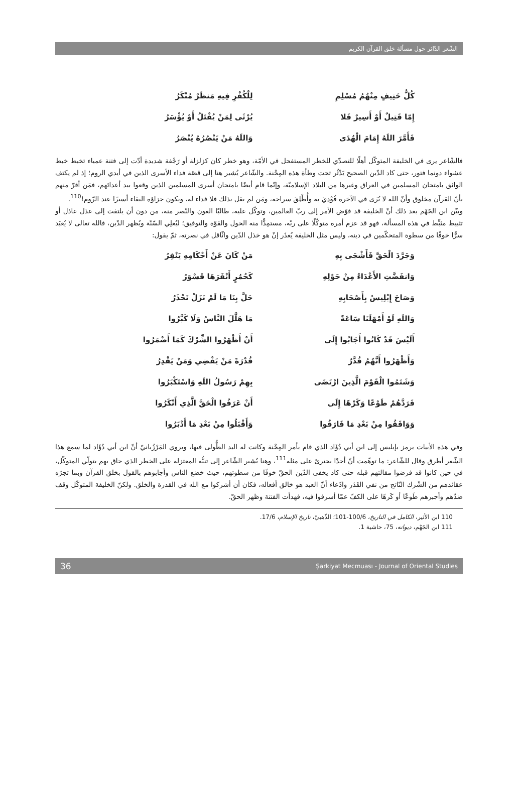الشّعر الدّائر حول مسألة خلق القرآن الكريم
كُلُّ حَنِيفٍ مِنْهُمُ مُسْلِمِ لِلْكُفْرِ فِيهِ مَنظَرٌ مُنْكَرُ
إِمّا قَتِيلٌ أَوْ أَسِيرٌ فَلا يُرْثَى لِمَنْ يُقْتَلُ أَوْ يُؤْسَرُ
فَأَمَّرَ اللَهُ إِمَامَ الْهُدَى وَاللَهُ مَنْ يَنْصُرُهُ يُنْصَرُ
فالشّاعر يرى في الخليفة المتوكّل أهلًا للتصدّي للخطر المستفحل في الأمّة، وهو خطر كان كزلزلة أو رَجْفة شديدة أدّت إلى فتنة عمياء تخبط خبط عشواء دونما فتور، حتى كاد الدّين الصحيح يَدْثُر تحت وطأة هذه المِحْنة. والشّاعر يُشير هنا إلى قصّة فداء الأسرى الذين في أيدي الروم؛ إذ لم يكتف الواثق بامتحان المسلمين في العراق وغيرها من البلاد الإسلاميّة، وإنّما قام أيضًا بامتحان أسرى المسلمين الذين وقعوا بيد أعدائهم، فمَن أقرّ منهم بأنّ القرآن مخلوق وأنّ الله لا يُرَى في الآخرة فُوْدِيَ به وأُطْلِقَ سراحه، ومَن لم يقل بذلك فلا فداء له، ويكون جزاؤه البقاء أسيرًا عند الرّوم!<sup>110</sup>.
وبيّن ابن الجَهْم بعد ذلك أنّ الخليفة قد فوّض الأمر إلى ربّ العالمين، وتوكّل عليه، طالبًا العون والنّصر منه، من دون أن يلتفت إلى عذل عاذل أو تثبيط مثبِّط في هذه المسألة، فهو قد عزم أمره متوكّلًا على ربّه، مستمِدًّا منه الحول والقوّة والتوفيق؛ ليُعلِي السّنّة ويُظهر الدّين، فالله تعالى لا يُعبَد سرًّا خوفًا من سطوة المتحكّمين في دينه، وليس مثل الخليفة يُعذَر إنْ هو خذل الدّين واثّاقل في نصرته، ثمّ يقول:
وَجَرَّدَ الْحَقَّ فَأَشْجَى بِهِ مَنْ كَانَ عَنْ أَحْكَامِهِ يَنْفِرُ
وَانفَضَّتِ الأَعْدَاءُ مِنْ حَوْلِهِ كَحُمُرٍ أَنْفَرَهَا قَسْوَرُ
وَصَاحَ إِبْلِيسُ بِأَصْحَابِهِ حَلَّ بِنَا مَا لَمْ نَزَلْ نَحْذَرُ
وَاللَهِ لَوْ أَمْهَلَنَا سَاعَةً مَا هَلَّلَ النَّاسُ وَلَا كَبَّرُوا
أَلَيْسَ قَدْ كَانُوا أَجَابُوا إِلَى أَنْ أَظْهَرُوا الشِّرْكَ كَمَا أَضْمَرُوا
وَأَظْهَرُوا أَنَّهُمُ قُدَّرٌ قُدْرَةَ مَنْ يَقْضِي وَمَنْ يَقْدِرُ
وَشَتَمُوا الْقَوْمَ الَّذِينَ ارْتَضَى بِهِمْ رَسُولُ اللَهِ وَاسْتَكْبَرُوا
فَرَدَّهُمْ طَوْعًا وَكَرْهًا إِلَى أَنْ عَرَفُوا الْحَقَّ الَّذِي أَنْكَرُوا
وَوَافَقُوا مِنْ بَعْدِ مَا فَارَقُوا وَأَقْبَلُوا مِنْ بَعْدِ مَا أَدْبَرُوا
وفي هذه الأبيات يرمز بإبليس إلى ابن أبي دُؤَاد الذي قام بأمر المِحْنة وكانت له اليد الطُّولى فيها، ويروي المَرْزُبانيّ أنّ ابن أبي دُؤَاد لما سمع هذا الشّعر أطرق وقال للشّاعر: ما توهّمت أنّ أحدًا يجترئ على مثله<sup>111</sup>، وهنا يُشير الشّاعر إلى تنبُّه المعتزلة على الخطر الذي حاق بهم بتولّي المتوكّل، في حين كانوا قد فرضوا مقالتهم قبله حتى كاد يخفى الدّين الحقّ خوفًا من سطوتهم، حيث خضع الناس وأجابوهم بالقول بخلق القرآن وبما تجرّه عقائدهم من الشّرك النّاتج من نفي القَدَر وادّعاء أنّ العبد هو خالق أفعاله، فكان أن أشركوا مع الله في القدرة والخلق. ولكنّ الخليفة المتوكّل وقف ضدّهم وأجبرهم طَوعًا أو كَرهًا على الكفّ عمّا أسرفوا فيه، فهدأت الفتنة وظهر الحقّ.
110 ابن الأثير، الكامل في التاريخ، 100/6-101؛ الذّهبيّ، تاريخ الإسلام، 17/6.
111 ابن الجَهْم، ديوانه، 75، حاشية 1.
36 Şarkiyat Mecmuası - Journal of Oriental Studies